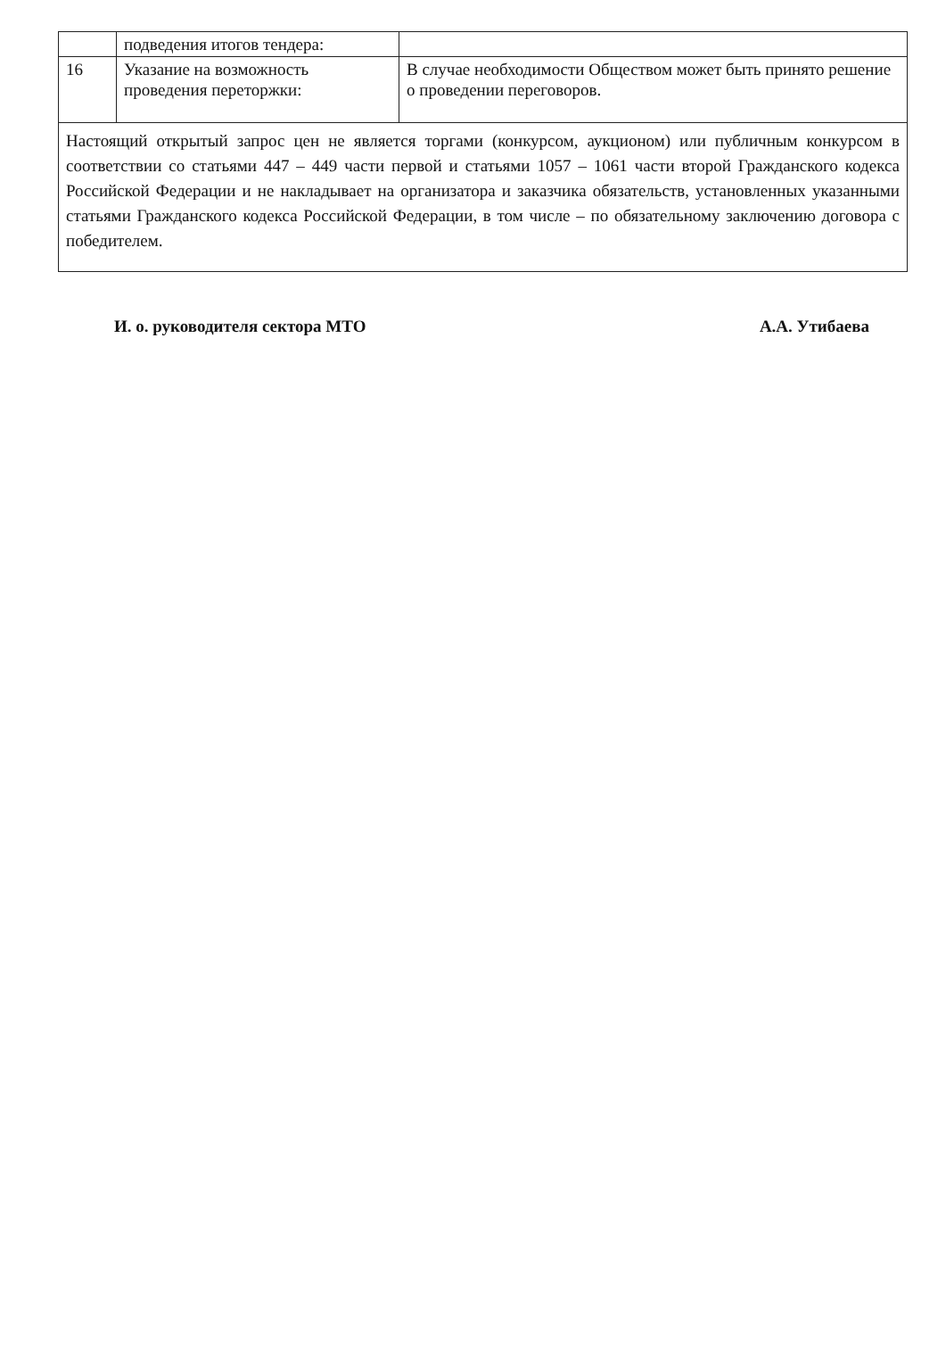| | подведения итогов тендера: | |
| 16 | Указание на возможность проведения переторжки: | В случае необходимости Обществом может быть принято решение о проведении переговоров. |
| Настоящий открытый запрос цен не является торгами (конкурсом, аукционом) или публичным конкурсом в соответствии со статьями 447 – 449 части первой и статьями 1057 – 1061 части второй Гражданского кодекса Российской Федерации и не накладывает на организатора и заказчика обязательств, установленных указанными статьями Гражданского кодекса Российской Федерации, в том числе – по обязательному заключению договора с победителем. | | |
И. о. руководителя сектора МТО А.А. Утибаева